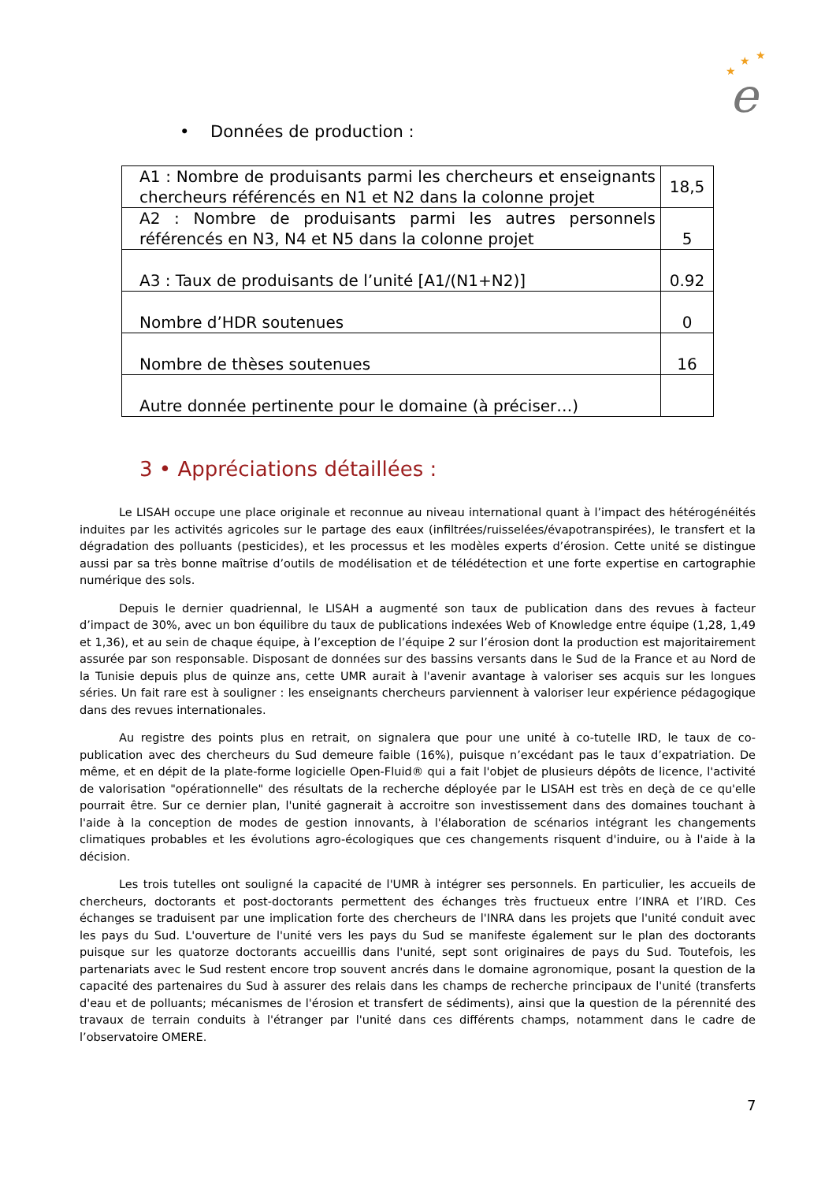★
★
★
e
• Données de production :
| A1 : Nombre de produisants parmi les chercheurs et enseignants chercheurs référencés en N1 et N2 dans la colonne projet | 18,5 |
| A2 : Nombre de produisants parmi les autres personnels référencés en N3, N4 et N5 dans la colonne projet | 5 |
| A3 : Taux de produisants de l’unité [A1/(N1+N2)] | 0.92 |
| Nombre d’HDR soutenues | 0 |
| Nombre de thèses soutenues | 16 |
| Autre donnée pertinente pour le domaine (à préciser…) | |
3 • Appréciations détaillées :
Le LISAH occupe une place originale et reconnue au niveau international quant à l’impact des hétérogénéités induites par les activités agricoles sur le partage des eaux (infiltrées/ruisselées/évapotranspirées), le transfert et la dégradation des polluants (pesticides), et les processus et les modèles experts d’érosion. Cette unité se distingue aussi par sa très bonne maîtrise d’outils de modélisation et de télédétection et une forte expertise en cartographie numérique des sols.
Depuis le dernier quadriennal, le LISAH a augmenté son taux de publication dans des revues à facteur d’impact de 30%, avec un bon équilibre du taux de publications indexées Web of Knowledge entre équipe (1,28, 1,49 et 1,36), et au sein de chaque équipe, à l’exception de l’équipe 2 sur l’érosion dont la production est majoritairement assurée par son responsable. Disposant de données sur des bassins versants dans le Sud de la France et au Nord de la Tunisie depuis plus de quinze ans, cette UMR aurait à l'avenir avantage à valoriser ses acquis sur les longues séries. Un fait rare est à souligner : les enseignants chercheurs parviennent à valoriser leur expérience pédagogique dans des revues internationales.
Au registre des points plus en retrait, on signalera que pour une unité à co-tutelle IRD, le taux de co-publication avec des chercheurs du Sud demeure faible (16%), puisque n’excédant pas le taux d’expatriation. De même, et en dépit de la plate-forme logicielle Open-Fluid® qui a fait l'objet de plusieurs dépôts de licence, l'activité de valorisation "opérationnelle" des résultats de la recherche déployée par le LISAH est très en deçà de ce qu'elle pourrait être. Sur ce dernier plan, l'unité gagnerait à accroitre son investissement dans des domaines touchant à l'aide à la conception de modes de gestion innovants, à l'élaboration de scénarios intégrant les changements climatiques probables et les évolutions agro-écologiques que ces changements risquent d'induire, ou à l'aide à la décision.
Les trois tutelles ont souligné la capacité de l'UMR à intégrer ses personnels. En particulier, les accueils de chercheurs, doctorants et post-doctorants permettent des échanges très fructueux entre l’INRA et l’IRD. Ces échanges se traduisent par une implication forte des chercheurs de l'INRA dans les projets que l'unité conduit avec les pays du Sud. L'ouverture de l'unité vers les pays du Sud se manifeste également sur le plan des doctorants puisque sur les quatorze doctorants accueillis dans l'unité, sept sont originaires de pays du Sud. Toutefois, les partenariats avec le Sud restent encore trop souvent ancrés dans le domaine agronomique, posant la question de la capacité des partenaires du Sud à assurer des relais dans les champs de recherche principaux de l'unité (transferts d'eau et de polluants; mécanismes de l'érosion et transfert de sédiments), ainsi que la question de la pérennité des travaux de terrain conduits à l'étranger par l'unité dans ces différents champs, notamment dans le cadre de l’observatoire OMERE.
7